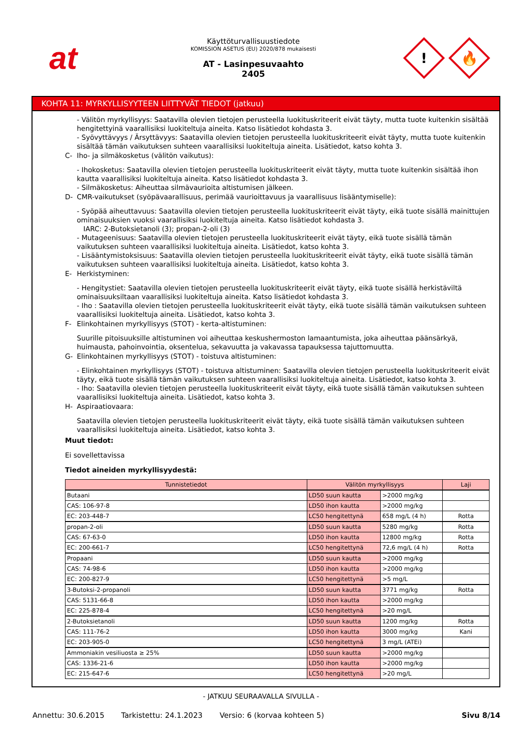at
Käyttöturvallisuustiedote
KOMISSION ASETUS (EU) 2020/878 mukaisesti
AT - Lasinpesuvaahto
2405
!
🔥
KOHTA 11: MYRKYLLISYYTEEN LIITTYVÄT TIEDOT (jatkuu)
- Välitön myrkyllisyys: Saatavilla olevien tietojen perusteella luokituskriteerit eivät täyty, mutta tuote kuitenkin sisältää hengitettyinä vaarallisiksi luokiteltuja aineita. Katso lisätiedot kohdasta 3.
- Syövyttävyys / Ärsyttävyys: Saatavilla olevien tietojen perusteella luokituskriteerit eivät täyty, mutta tuote kuitenkin sisältää tämän vaikutuksen suhteen vaarallisiksi luokiteltuja aineita. Lisätiedot, katso kohta 3.
C- Iho- ja silmäkosketus (välitön vaikutus):
- Ihokosketus: Saatavilla olevien tietojen perusteella luokituskriteerit eivät täyty, mutta tuote kuitenkin sisältää ihon kautta vaarallisiksi luokiteltuja aineita. Katso lisätiedot kohdasta 3.
- Silmäkosketus: Aiheuttaa silmävaurioita altistumisen jälkeen.
D- CMR-vaikutukset (syöpävaarallisuus, perimää vaurioittavuus ja vaarallisuus lisääntymiselle):
- Syöpää aiheuttavuus: Saatavilla olevien tietojen perusteella luokituskriteerit eivät täyty, eikä tuote sisällä mainittujen ominaisuuksien vuoksi vaarallisiksi luokiteltuja aineita. Katso lisätiedot kohdasta 3.
IARC: 2-Butoksietanoli (3); propan-2-oli (3)
- Mutageenisuus: Saatavilla olevien tietojen perusteella luokituskriteerit eivät täyty, eikä tuote sisällä tämän vaikutuksen suhteen vaarallisiksi luokiteltuja aineita. Lisätiedot, katso kohta 3.
- Lisääntymistoksisuus: Saatavilla olevien tietojen perusteella luokituskriteerit eivät täyty, eikä tuote sisällä tämän vaikutuksen suhteen vaarallisiksi luokiteltuja aineita. Lisätiedot, katso kohta 3.
E- Herkistyminen:
- Hengitystiet: Saatavilla olevien tietojen perusteella luokituskriteerit eivät täyty, eikä tuote sisällä herkistäviltä ominaisuuksiltaan vaarallisiksi luokiteltuja aineita. Katso lisätiedot kohdasta 3.
- Iho : Saatavilla olevien tietojen perusteella luokituskriteerit eivät täyty, eikä tuote sisällä tämän vaikutuksen suhteen vaarallisiksi luokiteltuja aineita. Lisätiedot, katso kohta 3.
F- Elinkohtainen myrkyllisyys (STOT) - kerta-altistuminen:
Suurille pitoisuuksille altistuminen voi aiheuttaa keskushermoston lamaantumista, joka aiheuttaa päänsärkyä, huimausta, pahoinvointia, oksentelua, sekavuutta ja vakavassa tapauksessa tajuttomuutta.
G- Elinkohtainen myrkyllisyys (STOT) - toistuva altistuminen:
- Elinkohtainen myrkyllisyys (STOT) - toistuva altistuminen: Saatavilla olevien tietojen perusteella luokituskriteerit eivät täyty, eikä tuote sisällä tämän vaikutuksen suhteen vaarallisiksi luokiteltuja aineita. Lisätiedot, katso kohta 3.
- Iho: Saatavilla olevien tietojen perusteella luokituskriteerit eivät täyty, eikä tuote sisällä tämän vaikutuksen suhteen vaarallisiksi luokiteltuja aineita. Lisätiedot, katso kohta 3.
H- Aspiraatiovaara:
Saatavilla olevien tietojen perusteella luokituskriteerit eivät täyty, eikä tuote sisällä tämän vaikutuksen suhteen vaarallisiksi luokiteltuja aineita. Lisätiedot, katso kohta 3.
Muut tiedot:
Ei sovellettavissa
Tiedot aineiden myrkyllisyydestä:
| Tunnistetiedot | Välitön myrkyllisyys | | Laji |
| --- | --- | --- | --- |
| Butaani | LD50 suun kautta | >2000 mg/kg | |
| CAS: 106-97-8 | LD50 ihon kautta | >2000 mg/kg | |
| EC: 203-448-7 | LC50 hengitettynä | 658 mg/L (4 h) | Rotta |
| propan-2-oli | LD50 suun kautta | 5280 mg/kg | Rotta |
| CAS: 67-63-0 | LD50 ihon kautta | 12800 mg/kg | Rotta |
| EC: 200-661-7 | LC50 hengitettynä | 72,6 mg/L (4 h) | Rotta |
| Propaani | LD50 suun kautta | >2000 mg/kg | |
| CAS: 74-98-6 | LD50 ihon kautta | >2000 mg/kg | |
| EC: 200-827-9 | LC50 hengitettynä | >5 mg/L | |
| 3-Butoksi-2-propanoli | LD50 suun kautta | 3771 mg/kg | Rotta |
| CAS: 5131-66-8 | LD50 ihon kautta | >2000 mg/kg | |
| EC: 225-878-4 | LC50 hengitettynä | >20 mg/L | |
| 2-Butoksietanoli | LD50 suun kautta | 1200 mg/kg | Rotta |
| CAS: 111-76-2 | LD50 ihon kautta | 3000 mg/kg | Kani |
| EC: 203-905-0 | LC50 hengitettynä | 3 mg/L (ATEi) | |
| Ammoniakin vesiliuosta ≥ 25% | LD50 suun kautta | >2000 mg/kg | |
| CAS: 1336-21-6 | LD50 ihon kautta | >2000 mg/kg | |
| EC: 215-647-6 | LC50 hengitettynä | >20 mg/L | |
- JATKUU SEURAAVALLA SIVULLA -
Annettu: 30.6.2015 Tarkistettu: 24.1.2023 Versio: 6 (korvaa kohteen 5) Sivu 8/14